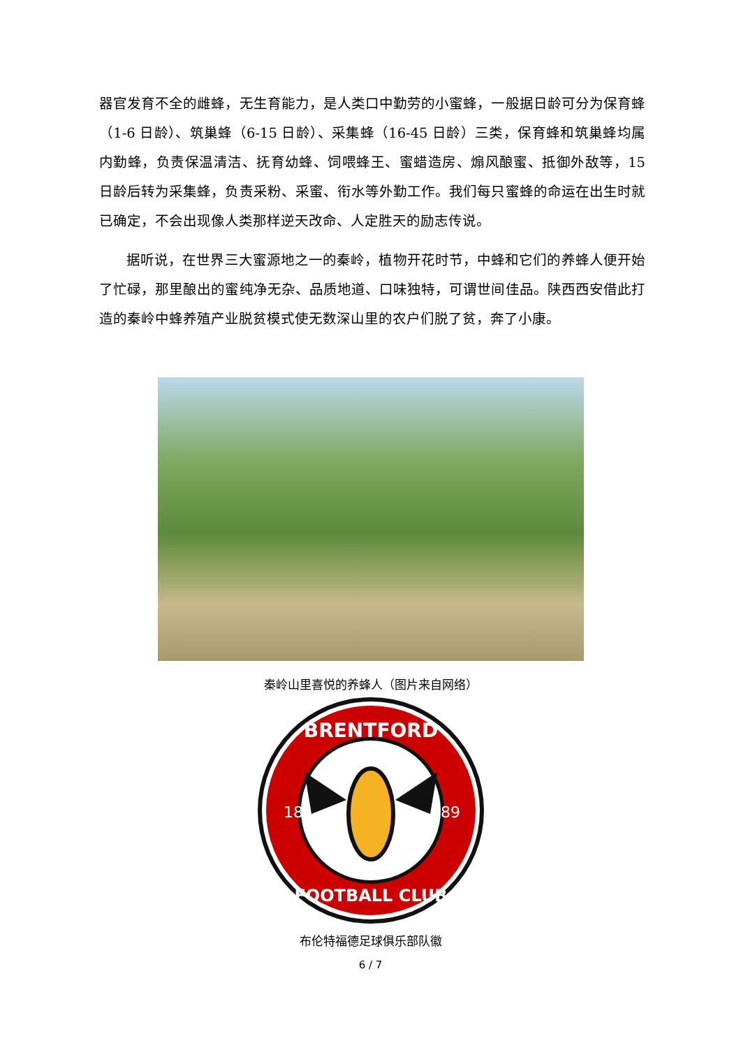器官发育不全的雌蜂，无生育能力，是人类口中勤劳的小蜜蜂，一般据日龄可分为保育蜂（1-6 日龄）、筑巢蜂（6-15 日龄）、采集蜂（16-45 日龄）三类，保育蜂和筑巢蜂均属内勤蜂，负责保温清洁、抚育幼蜂、饲喂蜂王、蜜蜡造房、煽风酿蜜、抵御外敌等，15 日龄后转为采集蜂，负责采粉、采蜜、衔水等外勤工作。我们每只蜜蜂的命运在出生时就已确定，不会出现像人类那样逆天改命、人定胜天的励志传说。
据听说，在世界三大蜜源地之一的秦岭，植物开花时节，中蜂和它们的养蜂人便开始了忙碌，那里酿出的蜜纯净无杂、品质地道、口味独特，可谓世间佳品。陕西西安借此打造的秦岭中蜂养殖产业脱贫模式使无数深山里的农户们脱了贫，奔了小康。
秦岭山里喜悦的养蜂人（图片来自网络）
BRENTFORD
18
89
FOOTBALL CLUB
布伦特福德足球俱乐部队徽
6 / 7